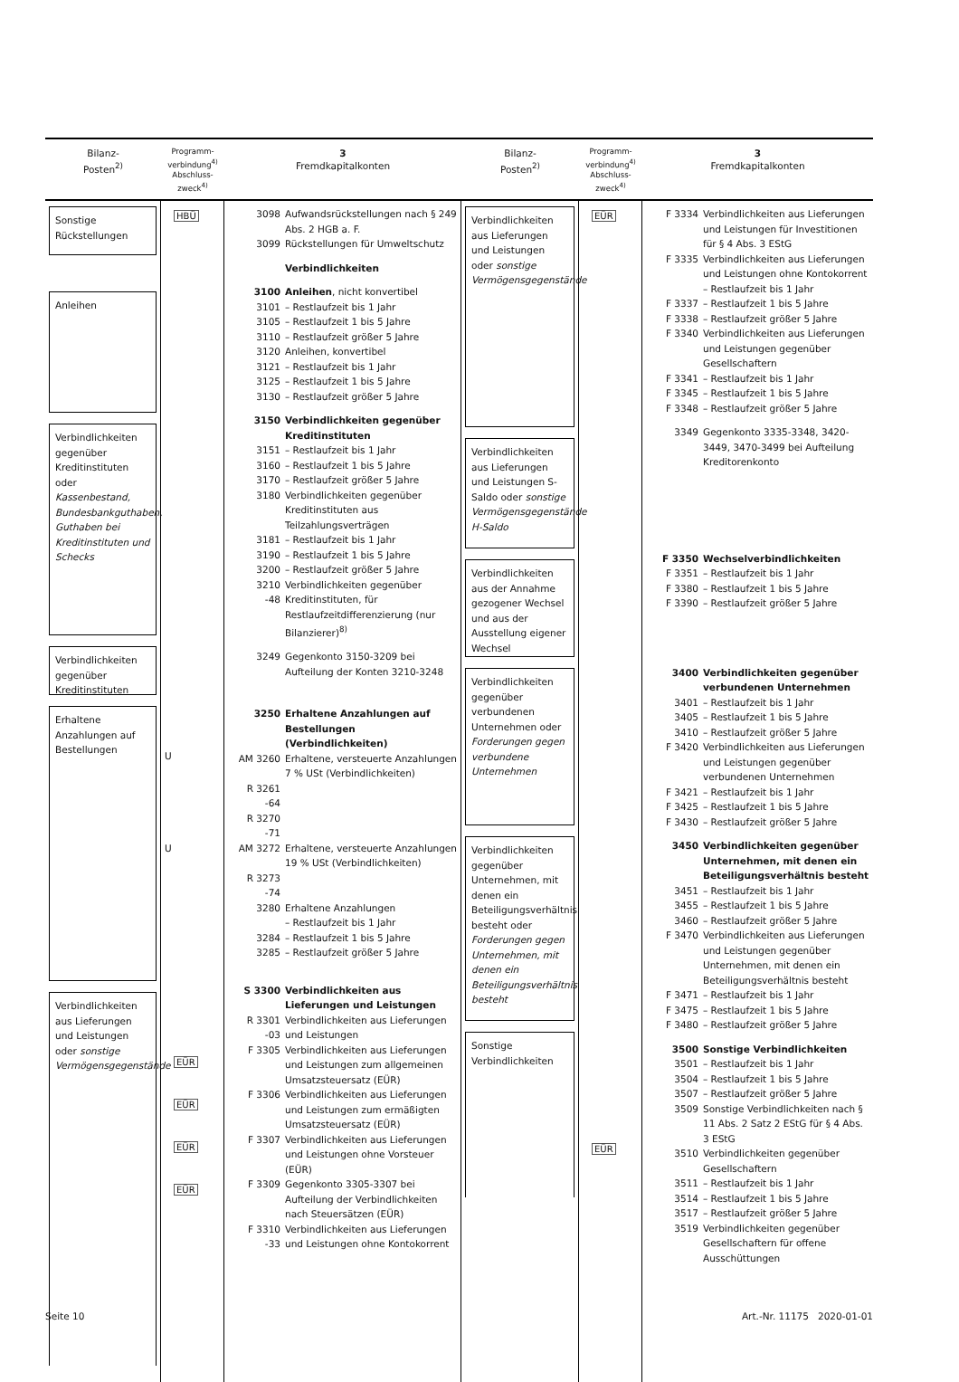Bilanz-
Posten<sup>2)</sup>
Programm-
verbindung<sup>4)</sup>
Abschluss-
zweck<sup>4)</sup>
3
Fremdkapitalkonten
Bilanz-
Posten<sup>2)</sup>
Programm-
verbindung<sup>4)</sup>
Abschluss-
zweck<sup>4)</sup>
3
Fremdkapitalkonten
Sonstige Rückstellungen
Anleihen
Verbindlichkeiten gegenüber Kreditinstituten oder Kassenbestand, Bundesbankguthaben, Guthaben bei Kreditinstituten und Schecks
Verbindlichkeiten gegenüber Kreditinstituten
Erhaltene Anzahlungen auf Bestellungen
Verbindlichkeiten aus Lieferungen und Leistungen oder sonstige Vermögensgegenstände
HBÜ
U
U
EÜR
EÜR
EÜR
EÜR
3098 Aufwandsrückstellungen nach § 249 Abs. 2 HGB a. F.
3099 Rückstellungen für Umweltschutz
Verbindlichkeiten
3100 Anleihen, nicht konvertibel
3101 – Restlaufzeit bis 1 Jahr
3105 – Restlaufzeit 1 bis 5 Jahre
3110 – Restlaufzeit größer 5 Jahre
3120 Anleihen, konvertibel
3121 – Restlaufzeit bis 1 Jahr
3125 – Restlaufzeit 1 bis 5 Jahre
3130 – Restlaufzeit größer 5 Jahre
3150 Verbindlichkeiten gegenüber Kreditinstituten
3151 – Restlaufzeit bis 1 Jahr
3160 – Restlaufzeit 1 bis 5 Jahre
3170 – Restlaufzeit größer 5 Jahre
3180 Verbindlichkeiten gegenüber Kreditinstituten aus Teilzahlungsverträgen
3181 – Restlaufzeit bis 1 Jahr
3190 – Restlaufzeit 1 bis 5 Jahre
3200 – Restlaufzeit größer 5 Jahre
3210
-48 Verbindlichkeiten gegenüber Kreditinstituten, für Restlaufzeitdifferenzierung (nur Bilanzierer)<sup>8)</sup>
3249 Gegenkonto 3150-3209 bei Aufteilung der Konten 3210-3248
3250 Erhaltene Anzahlungen auf Bestellungen (Verbindlichkeiten)
AM 3260 Erhaltene, versteuerte Anzahlungen 7 % USt (Verbindlichkeiten)
R 3261
-64
R 3270
-71
AM 3272 Erhaltene, versteuerte Anzahlungen 19 % USt (Verbindlichkeiten)
R 3273
-74
3280 Erhaltene Anzahlungen
– Restlaufzeit bis 1 Jahr
3284 – Restlaufzeit 1 bis 5 Jahre
3285 – Restlaufzeit größer 5 Jahre
S 3300 Verbindlichkeiten aus Lieferungen und Leistungen
R 3301
-03 Verbindlichkeiten aus Lieferungen und Leistungen
F 3305 Verbindlichkeiten aus Lieferungen und Leistungen zum allgemeinen Umsatzsteuersatz (EÜR)
F 3306 Verbindlichkeiten aus Lieferungen und Leistungen zum ermäßigten Umsatzsteuersatz (EÜR)
F 3307 Verbindlichkeiten aus Lieferungen und Leistungen ohne Vorsteuer (EÜR)
F 3309 Gegenkonto 3305-3307 bei Aufteilung der Verbindlichkeiten nach Steuersätzen (EÜR)
F 3310
-33 Verbindlichkeiten aus Lieferungen und Leistungen ohne Kontokorrent
Verbindlichkeiten aus Lieferungen und Leistungen oder sonstige Vermögensgegenstände
Verbindlichkeiten aus Lieferungen und Leistungen S-Saldo oder sonstige Vermögensgegenstände H-Saldo
Verbindlichkeiten aus der Annahme gezogener Wechsel und aus der Ausstellung eigener Wechsel
Verbindlichkeiten gegenüber verbundenen Unternehmen oder Forderungen gegen verbundene Unternehmen
Verbindlichkeiten gegenüber Unternehmen, mit denen ein Beteiligungsverhältnis besteht oder Forderungen gegen Unternehmen, mit denen ein Beteiligungsverhältnis besteht
Sonstige Verbindlichkeiten
EÜR EÜR
F 3334 Verbindlichkeiten aus Lieferungen und Leistungen für Investitionen für § 4 Abs. 3 EStG
F 3335 Verbindlichkeiten aus Lieferungen und Leistungen ohne Kontokorrent
– Restlaufzeit bis 1 Jahr
F 3337 – Restlaufzeit 1 bis 5 Jahre
F 3338 – Restlaufzeit größer 5 Jahre
F 3340 Verbindlichkeiten aus Lieferungen und Leistungen gegenüber Gesellschaftern
F 3341 – Restlaufzeit bis 1 Jahr
F 3345 – Restlaufzeit 1 bis 5 Jahre
F 3348 – Restlaufzeit größer 5 Jahre
3349 Gegenkonto 3335-3348, 3420-3449, 3470-3499 bei Aufteilung Kreditorenkonto
F 3350 Wechselverbindlichkeiten
F 3351 – Restlaufzeit bis 1 Jahr
F 3380 – Restlaufzeit 1 bis 5 Jahre
F 3390 – Restlaufzeit größer 5 Jahre
3400 Verbindlichkeiten gegenüber verbundenen Unternehmen
3401 – Restlaufzeit bis 1 Jahr
3405 – Restlaufzeit 1 bis 5 Jahre
3410 – Restlaufzeit größer 5 Jahre
F 3420 Verbindlichkeiten aus Lieferungen und Leistungen gegenüber verbundenen Unternehmen
F 3421 – Restlaufzeit bis 1 Jahr
F 3425 – Restlaufzeit 1 bis 5 Jahre
F 3430 – Restlaufzeit größer 5 Jahre
3450 Verbindlichkeiten gegenüber Unternehmen, mit denen ein Beteiligungsverhältnis besteht
3451 – Restlaufzeit bis 1 Jahr
3455 – Restlaufzeit 1 bis 5 Jahre
3460 – Restlaufzeit größer 5 Jahre
F 3470 Verbindlichkeiten aus Lieferungen und Leistungen gegenüber Unternehmen, mit denen ein Beteiligungsverhältnis besteht
F 3471 – Restlaufzeit bis 1 Jahr
F 3475 – Restlaufzeit 1 bis 5 Jahre
F 3480 – Restlaufzeit größer 5 Jahre
3500 Sonstige Verbindlichkeiten
3501 – Restlaufzeit bis 1 Jahr
3504 – Restlaufzeit 1 bis 5 Jahre
3507 – Restlaufzeit größer 5 Jahre
3509 Sonstige Verbindlichkeiten nach § 11 Abs. 2 Satz 2 EStG für § 4 Abs. 3 EStG
3510 Verbindlichkeiten gegenüber Gesellschaftern
3511 – Restlaufzeit bis 1 Jahr
3514 – Restlaufzeit 1 bis 5 Jahre
3517 – Restlaufzeit größer 5 Jahre
3519 Verbindlichkeiten gegenüber Gesellschaftern für offene Ausschüttungen
Seite 10 Art.-Nr. 11175 2020-01-01